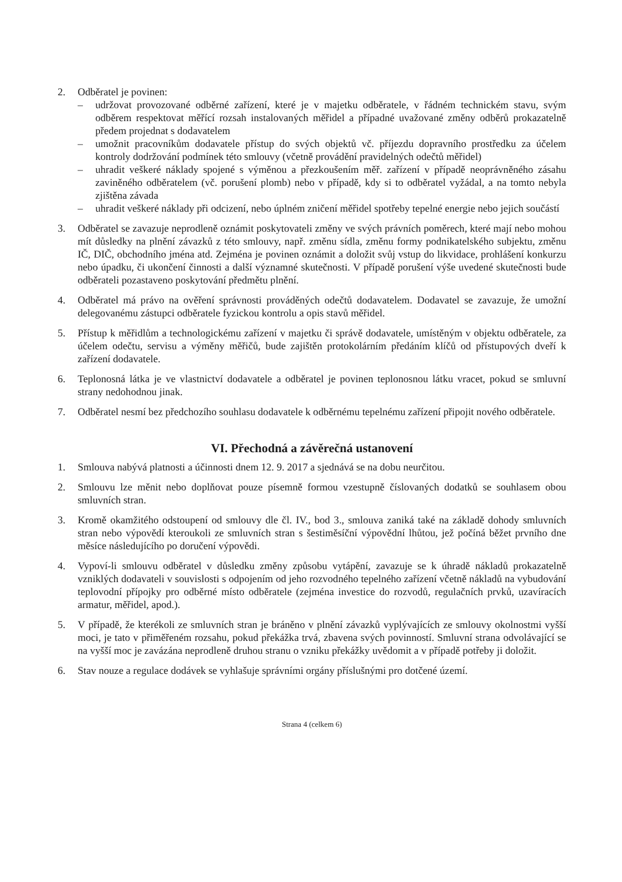2. Odběratel je povinen:
– udržovat provozované odběrné zařízení, které je v majetku odběratele, v řádném technickém stavu, svým odběrem respektovat měřící rozsah instalovaných měřidel a případné uvažované změny odběrů prokazatelně předem projednat s dodavatelem
– umožnit pracovníkům dodavatele přístup do svých objektů vč. příjezdu dopravního prostředku za účelem kontroly dodržování podmínek této smlouvy (včetně provádění pravidelných odečtů měřidel)
– uhradit veškeré náklady spojené s výměnou a přezkoušením měř. zařízení v případě neoprávněného zásahu zaviněného odběratelem (vč. porušení plomb) nebo v případě, kdy si to odběratel vyžádal, a na tomto nebyla zjištěna závada
– uhradit veškeré náklady při odcizení, nebo úplném zničení měřidel spotřeby tepelné energie nebo jejich součástí
3. Odběratel se zavazuje neprodleně oznámit poskytovateli změny ve svých právních poměrech, které mají nebo mohou mít důsledky na plnění závazků z této smlouvy, např. změnu sídla, změnu formy podnikatelského subjektu, změnu IČ, DIČ, obchodního jména atd. Zejména je povinen oznámit a doložit svůj vstup do likvidace, prohlášení konkurzu nebo úpadku, či ukončení činnosti a další významné skutečnosti. V případě porušení výše uvedené skutečnosti bude odběrateli pozastaveno poskytování předmětu plnění.
4. Odběratel má právo na ověření správnosti prováděných odečtů dodavatelem. Dodavatel se zavazuje, že umožní delegovanému zástupci odběratele fyzickou kontrolu a opis stavů měřidel.
5. Přístup k měřidlům a technologickému zařízení v majetku či správě dodavatele, umístěným v objektu odběratele, za účelem odečtu, servisu a výměny měřičů, bude zajištěn protokolárním předáním klíčů od přístupových dveří k zařízení dodavatele.
6. Teplonosná látka je ve vlastnictví dodavatele a odběratel je povinen teplonosnou látku vracet, pokud se smluvní strany nedohodnou jinak.
7. Odběratel nesmí bez předchozího souhlasu dodavatele k odběrnému tepelnému zařízení připojit nového odběratele.
VI. Přechodná a závěrečná ustanovení
1. Smlouva nabývá platnosti a účinnosti dnem 12. 9. 2017 a sjednává se na dobu neurčitou.
2. Smlouvu lze měnit nebo doplňovat pouze písemně formou vzestupně číslovaných dodatků se souhlasem obou smluvních stran.
3. Kromě okamžitého odstoupení od smlouvy dle čl. IV., bod 3., smlouva zaniká také na základě dohody smluvních stran nebo výpovědí kteroukoli ze smluvních stran s šestiměsíční výpovědní lhůtou, jež počíná běžet prvního dne měsíce následujícího po doručení výpovědi.
4. Vypoví-li smlouvu odběratel v důsledku změny způsobu vytápění, zavazuje se k úhradě nákladů prokazatelně vzniklých dodavateli v souvislosti s odpojením od jeho rozvodného tepelného zařízení včetně nákladů na vybudování teplovodní přípojky pro odběrné místo odběratele (zejména investice do rozvodů, regulačních prvků, uzavíracích armatur, měřidel, apod.).
5. V případě, že kterékoli ze smluvních stran je bráněno v plnění závazků vyplývajících ze smlouvy okolnostmi vyšší moci, je tato v přiměřeném rozsahu, pokud překážka trvá, zbavena svých povinností. Smluvní strana odvolávající se na vyšší moc je zavázána neprodleně druhou stranu o vzniku překážky uvědomit a v případě potřeby ji doložit.
6. Stav nouze a regulace dodávek se vyhlašuje správními orgány příslušnými pro dotčené území.
Strana 4 (celkem 6)